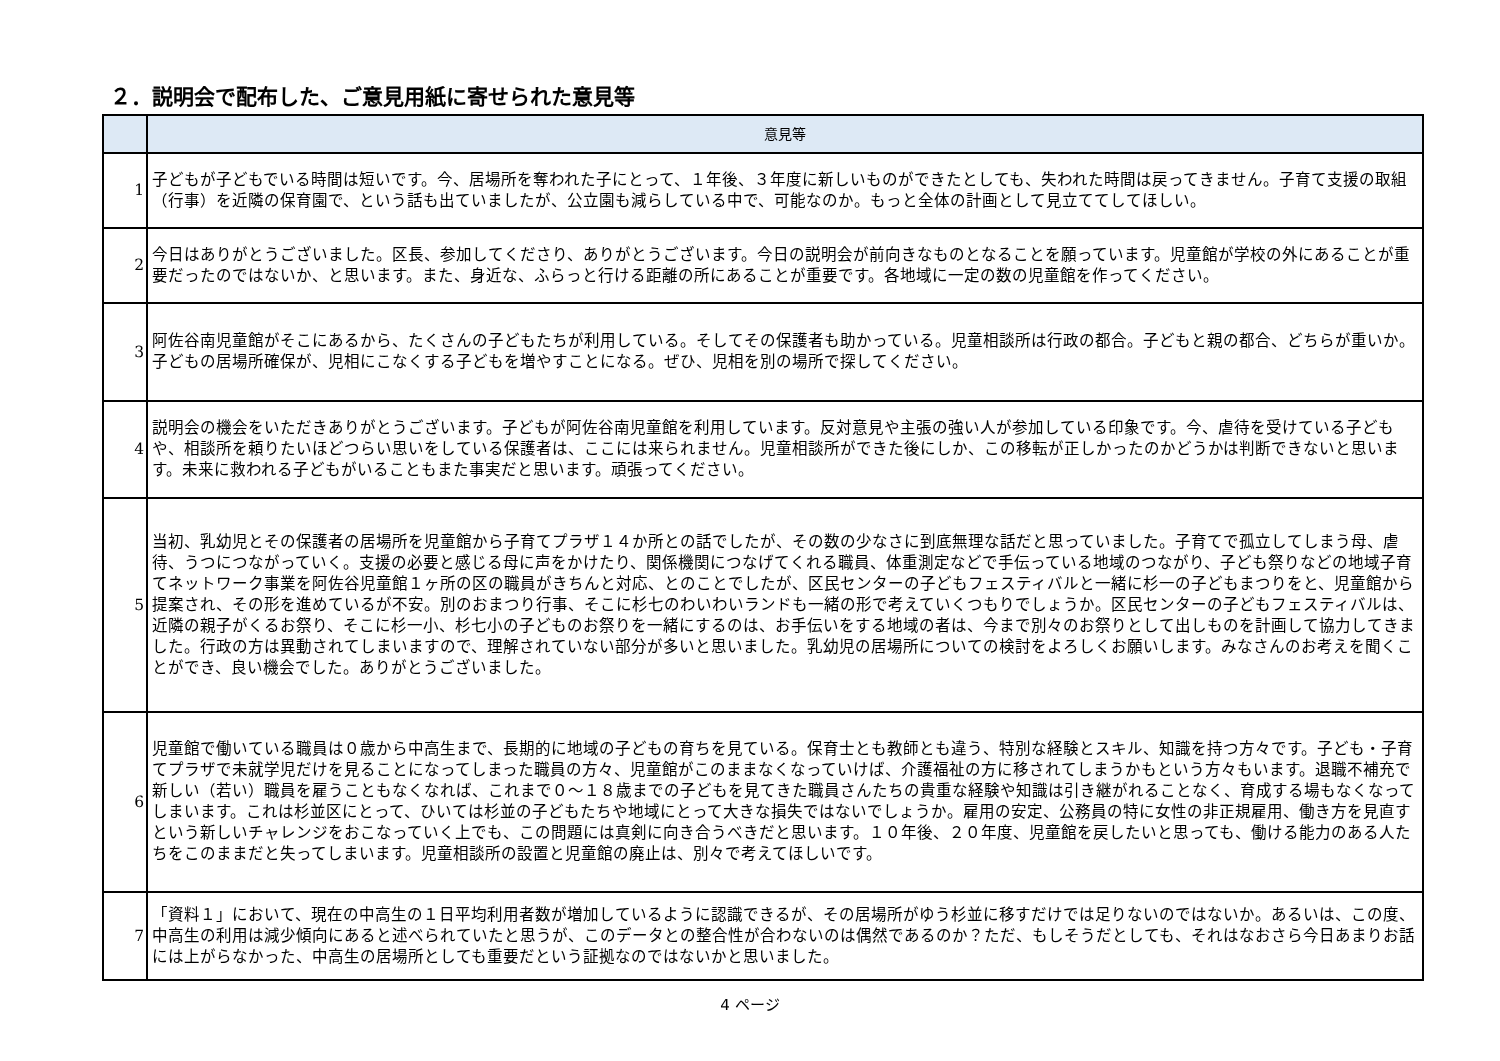２．説明会で配布した、ご意見用紙に寄せられた意見等
| | 意見等 |
| --- | --- |
| 1 | 子どもが子どもでいる時間は短いです。今、居場所を奪われた子にとって、１年後、３年度に新しいものができたとしても、失われた時間は戻ってきません。子育て支援の取組（行事）を近隣の保育園で、という話も出ていましたが、公立園も減らしている中で、可能なのか。もっと全体の計画として見立ててしてほしい。 |
| 2 | 今日はありがとうございました。区長、参加してくださり、ありがとうございます。今日の説明会が前向きなものとなることを願っています。児童館が学校の外にあることが重要だったのではないか、と思います。また、身近な、ふらっと行ける距離の所にあることが重要です。各地域に一定の数の児童館を作ってください。 |
| 3 | 阿佐谷南児童館がそこにあるから、たくさんの子どもたちが利用している。そしてその保護者も助かっている。児童相談所は行政の都合。子どもと親の都合、どちらが重いか。子どもの居場所確保が、児相にこなくする子どもを増やすことになる。ぜひ、児相を別の場所で探してください。 |
| 4 | 説明会の機会をいただきありがとうございます。子どもが阿佐谷南児童館を利用しています。反対意見や主張の強い人が参加している印象です。今、虐待を受けている子どもや、相談所を頼りたいほどつらい思いをしている保護者は、ここには来られません。児童相談所ができた後にしか、この移転が正しかったのかどうかは判断できないと思います。未来に救われる子どもがいることもまた事実だと思います。頑張ってください。 |
| 5 | 当初、乳幼児とその保護者の居場所を児童館から子育てプラザ１４か所との話でしたが、その数の少なさに到底無理な話だと思っていました。子育てで孤立してしまう母、虐待、うつにつながっていく。支援の必要と感じる母に声をかけたり、関係機関につなげてくれる職員、体重測定などで手伝っている地域のつながり、子ども祭りなどの地域子育てネットワーク事業を阿佐谷児童館１ヶ所の区の職員がきちんと対応、とのことでしたが、区民センターの子どもフェスティバルと一緒に杉一の子どもまつりをと、児童館から提案され、その形を進めているが不安。別のおまつり行事、そこに杉七のわいわいランドも一緒の形で考えていくつもりでしょうか。区民センターの子どもフェスティバルは、近隣の親子がくるお祭り、そこに杉一小、杉七小の子どものお祭りを一緒にするのは、お手伝いをする地域の者は、今まで別々のお祭りとして出しものを計画して協力してきました。行政の方は異動されてしまいますので、理解されていない部分が多いと思いました。乳幼児の居場所についての検討をよろしくお願いします。みなさんのお考えを聞くことができ、良い機会でした。ありがとうございました。 |
| 6 | 児童館で働いている職員は０歳から中高生まで、長期的に地域の子どもの育ちを見ている。保育士とも教師とも違う、特別な経験とスキル、知識を持つ方々です。子ども・子育てプラザで未就学児だけを見ることになってしまった職員の方々、児童館がこのままなくなっていけば、介護福祉の方に移されてしまうかもという方々もいます。退職不補充で新しい（若い）職員を雇うこともなくなれば、これまで０～１８歳までの子どもを見てきた職員さんたちの貴重な経験や知識は引き継がれることなく、育成する場もなくなってしまいます。これは杉並区にとって、ひいては杉並の子どもたちや地域にとって大きな損失ではないでしょうか。雇用の安定、公務員の特に女性の非正規雇用、働き方を見直すという新しいチャレンジをおこなっていく上でも、この問題には真剣に向き合うべきだと思います。１０年後、２０年度、児童館を戻したいと思っても、働ける能力のある人たちをこのままだと失ってしまいます。児童相談所の設置と児童館の廃止は、別々で考えてほしいです。 |
| 7 | 「資料１」において、現在の中高生の１日平均利用者数が増加しているように認識できるが、その居場所がゆう杉並に移すだけでは足りないのではないか。あるいは、この度、中高生の利用は減少傾向にあると述べられていたと思うが、このデータとの整合性が合わないのは偶然であるのか？ただ、もしそうだとしても、それはなおさら今日あまりお話には上がらなかった、中高生の居場所としても重要だという証拠なのではないかと思いました。 |
4 ページ